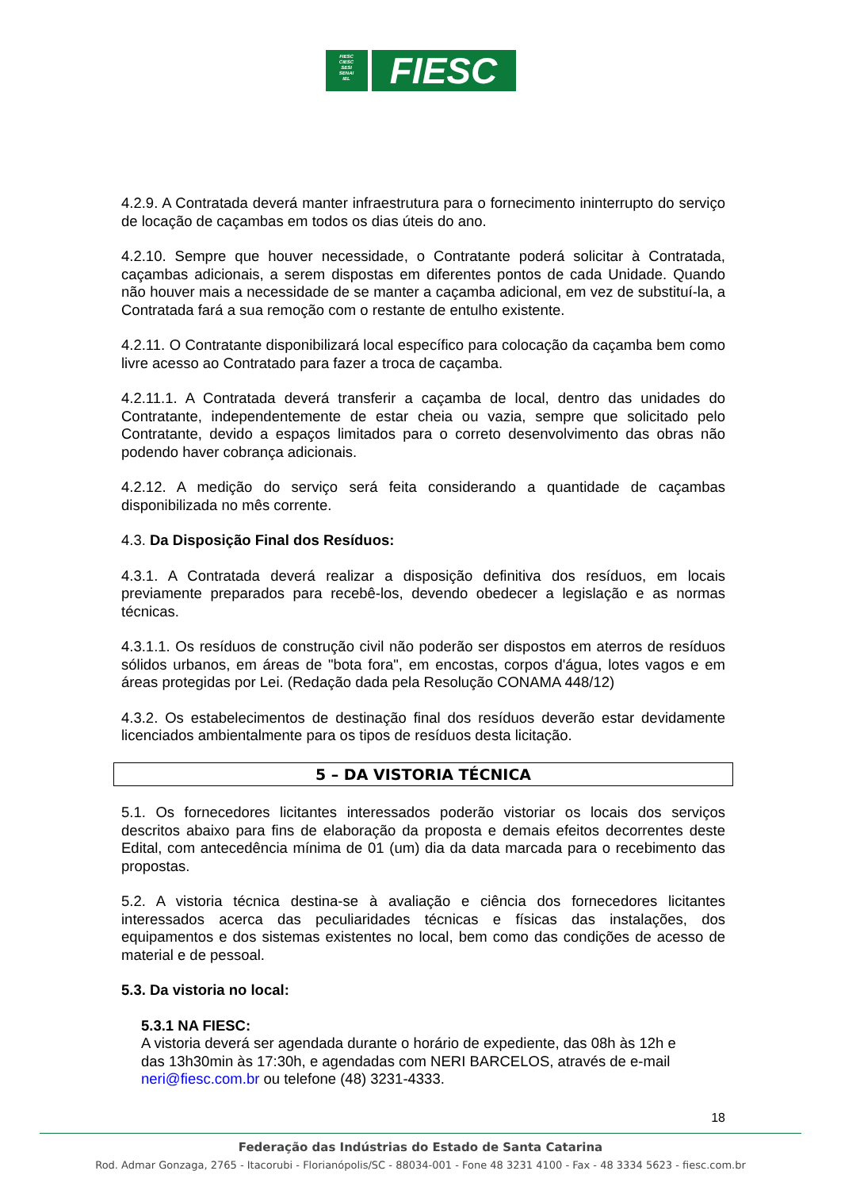FIESC
CIESC
SESI
SENAI
IEL
FIESC
4.2.9. A Contratada deverá manter infraestrutura para o fornecimento ininterrupto do serviço de locação de caçambas em todos os dias úteis do ano.
4.2.10. Sempre que houver necessidade, o Contratante poderá solicitar à Contratada, caçambas adicionais, a serem dispostas em diferentes pontos de cada Unidade. Quando não houver mais a necessidade de se manter a caçamba adicional, em vez de substituí-la, a Contratada fará a sua remoção com o restante de entulho existente.
4.2.11. O Contratante disponibilizará local específico para colocação da caçamba bem como livre acesso ao Contratado para fazer a troca de caçamba.
4.2.11.1. A Contratada deverá transferir a caçamba de local, dentro das unidades do Contratante, independentemente de estar cheia ou vazia, sempre que solicitado pelo Contratante, devido a espaços limitados para o correto desenvolvimento das obras não podendo haver cobrança adicionais.
4.2.12. A medição do serviço será feita considerando a quantidade de caçambas disponibilizada no mês corrente.
4.3. Da Disposição Final dos Resíduos:
4.3.1. A Contratada deverá realizar a disposição definitiva dos resíduos, em locais previamente preparados para recebê-los, devendo obedecer a legislação e as normas técnicas.
4.3.1.1. Os resíduos de construção civil não poderão ser dispostos em aterros de resíduos sólidos urbanos, em áreas de "bota fora", em encostas, corpos d'água, lotes vagos e em áreas protegidas por Lei. (Redação dada pela Resolução CONAMA 448/12)
4.3.2. Os estabelecimentos de destinação final dos resíduos deverão estar devidamente licenciados ambientalmente para os tipos de resíduos desta licitação.
5 – DA VISTORIA TÉCNICA
5.1. Os fornecedores licitantes interessados poderão vistoriar os locais dos serviços descritos abaixo para fins de elaboração da proposta e demais efeitos decorrentes deste Edital, com antecedência mínima de 01 (um) dia da data marcada para o recebimento das propostas.
5.2. A vistoria técnica destina-se à avaliação e ciência dos fornecedores licitantes interessados acerca das peculiaridades técnicas e físicas das instalações, dos equipamentos e dos sistemas existentes no local, bem como das condições de acesso de material e de pessoal.
5.3. Da vistoria no local:
5.3.1 NA FIESC:
A vistoria deverá ser agendada durante o horário de expediente, das 08h às 12h e das 13h30min às 17:30h, e agendadas com NERI BARCELOS, através de e-mail neri@fiesc.com.br ou telefone (48) 3231-4333.
18
Federação das Indústrias do Estado de Santa Catarina
Rod. Admar Gonzaga, 2765 - Itacorubi - Florianópolis/SC - 88034-001 - Fone 48 3231 4100 - Fax - 48 3334 5623 - fiesc.com.br